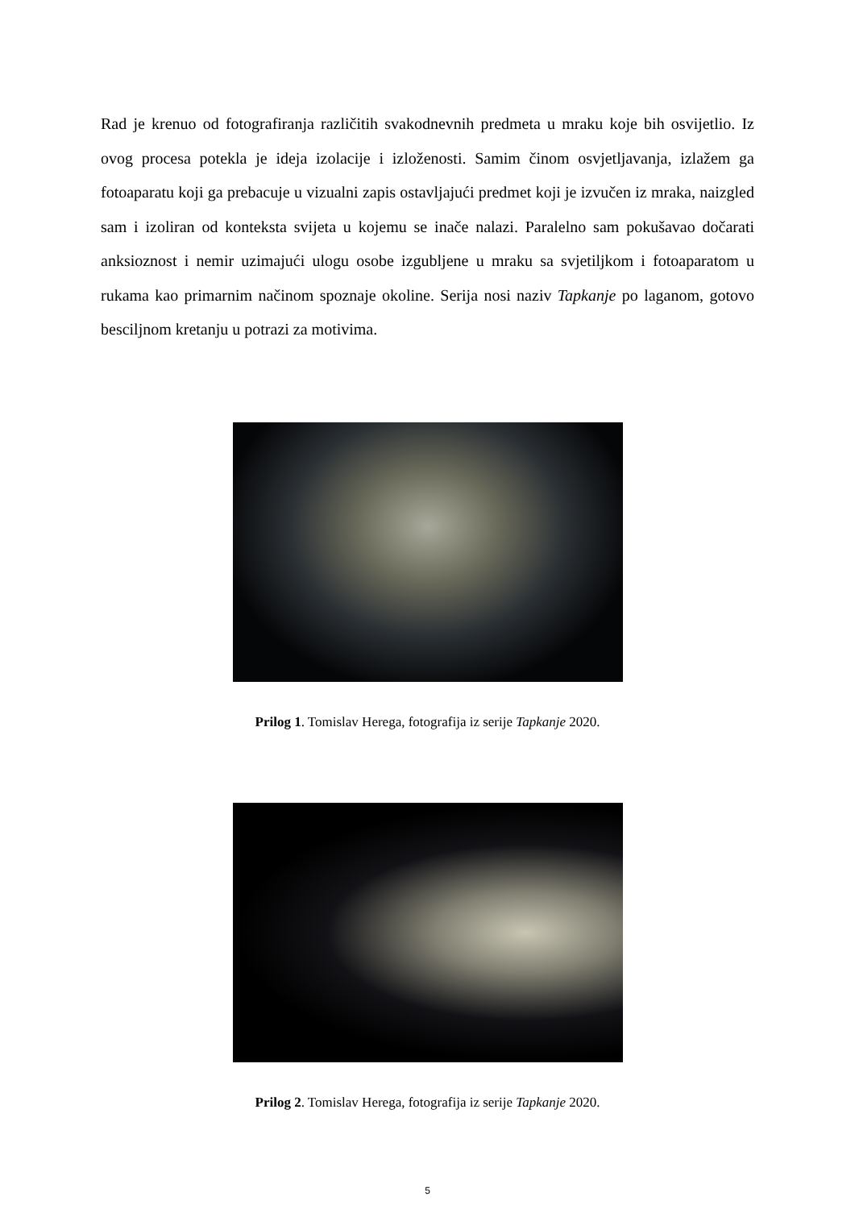Rad je krenuo od fotografiranja različitih svakodnevnih predmeta u mraku koje bih osvijetlio. Iz ovog procesa potekla je ideja izolacije i izloženosti. Samim činom osvjetljavanja, izlažem ga fotoaparatu koji ga prebacuje u vizualni zapis ostavljajući predmet koji je izvučen iz mraka, naizgled sam i izoliran od konteksta svijeta u kojemu se inače nalazi. Paralelno sam pokušavao dočarati anksioznost i nemir uzimajući ulogu osobe izgubljene u mraku sa svjetiljkom i fotoaparatom u rukama kao primarnim načinom spoznaje okoline. Serija nosi naziv Tapkanje po laganom, gotovo besciljnom kretanju u potrazi za motivima.
Prilog 1. Tomislav Herega, fotografija iz serije Tapkanje 2020.
Prilog 2. Tomislav Herega, fotografija iz serije Tapkanje 2020.
5